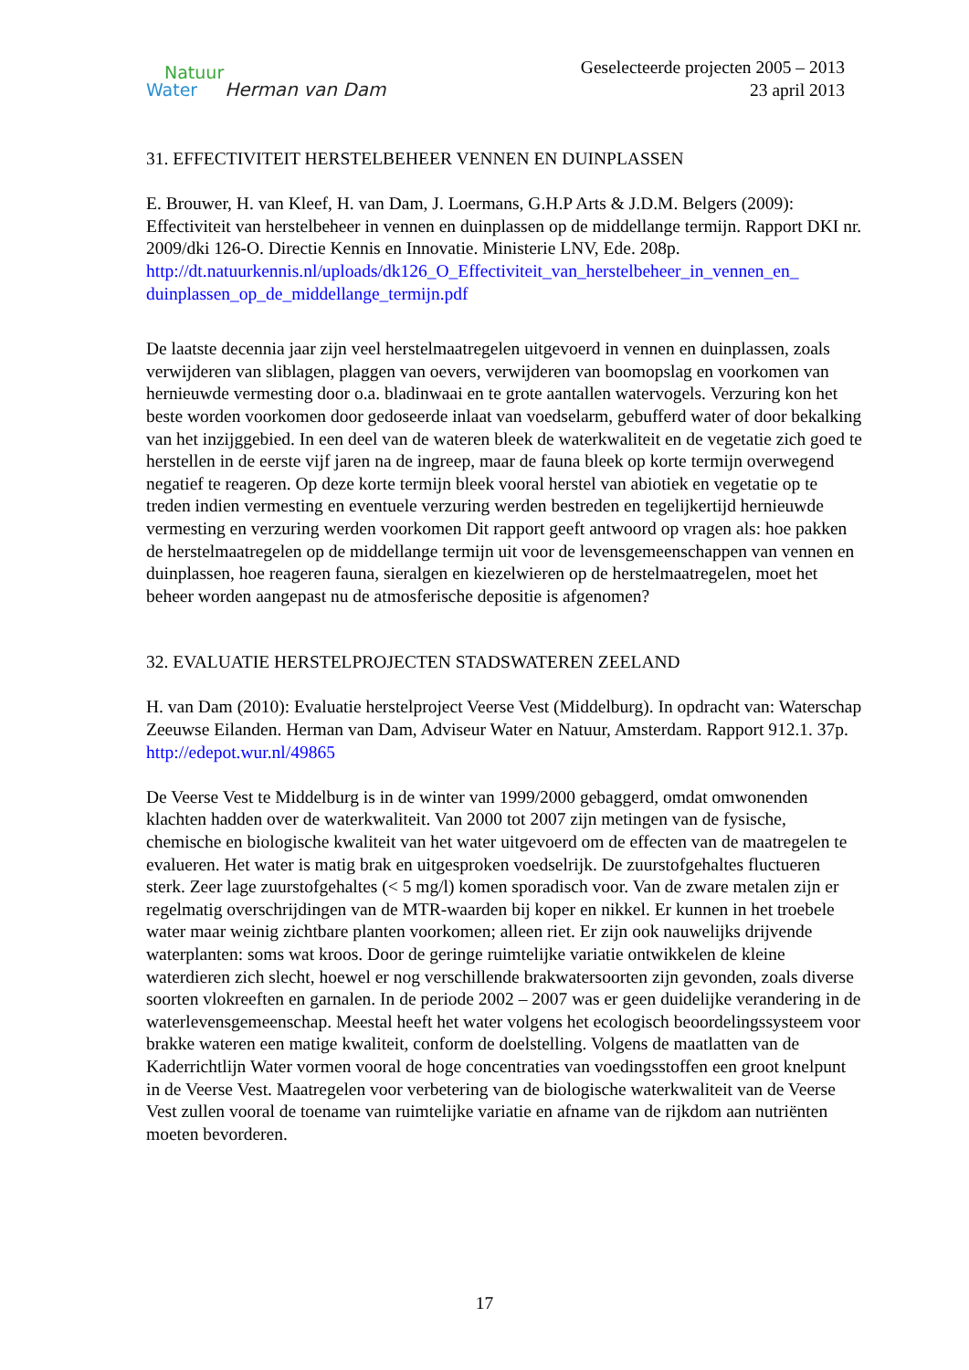Natuur
Water Herman van Dam
Geselecteerde projecten 2005 – 2013
23 april 2013
31. EFFECTIVITEIT HERSTELBEHEER VENNEN EN DUINPLASSEN
E. Brouwer, H. van Kleef, H. van Dam, J. Loermans, G.H.P Arts & J.D.M. Belgers (2009): Effectiviteit van herstelbeheer in vennen en duinplassen op de middellange termijn. Rapport DKI nr. 2009/dki 126-O. Directie Kennis en Innovatie. Ministerie LNV, Ede. 208p. http://dt.natuurkennis.nl/uploads/dk126_O_Effectiviteit_van_herstelbeheer_in_vennen_en_ duinplassen_op_de_middellange_termijn.pdf
De laatste decennia jaar zijn veel herstelmaatregelen uitgevoerd in vennen en duinplassen, zoals verwijderen van sliblagen, plaggen van oevers, verwijderen van boomopslag en voorkomen van hernieuwde vermesting door o.a. bladinwaai en te grote aantallen watervogels. Verzuring kon het beste worden voorkomen door gedoseerde inlaat van voedselarm, gebufferd water of door bekalking van het inzijggebied. In een deel van de wateren bleek de waterkwaliteit en de vegetatie zich goed te herstellen in de eerste vijf jaren na de ingreep, maar de fauna bleek op korte termijn overwegend negatief te reageren. Op deze korte termijn bleek vooral herstel van abiotiek en vegetatie op te treden indien vermesting en eventuele verzuring werden bestreden en tegelijkertijd hernieuwde vermesting en verzuring werden voorkomen Dit rapport geeft antwoord op vragen als: hoe pakken de herstelmaatregelen op de middellange termijn uit voor de levensgemeenschappen van vennen en duinplassen, hoe reageren fauna, sieralgen en kiezelwieren op de herstelmaatregelen, moet het beheer worden aangepast nu de atmosferische depositie is afgenomen?
32. EVALUATIE HERSTELPROJECTEN STADSWATEREN ZEELAND
H. van Dam (2010): Evaluatie herstelproject Veerse Vest (Middelburg). In opdracht van: Waterschap Zeeuwse Eilanden. Herman van Dam, Adviseur Water en Natuur, Amsterdam. Rapport 912.1. 37p. http://edepot.wur.nl/49865
De Veerse Vest te Middelburg is in de winter van 1999/2000 gebaggerd, omdat omwonenden klachten hadden over de waterkwaliteit. Van 2000 tot 2007 zijn metingen van de fysische, chemische en biologische kwaliteit van het water uitgevoerd om de effecten van de maatregelen te evalueren. Het water is matig brak en uitgesproken voedselrijk. De zuurstofgehaltes fluctueren sterk. Zeer lage zuurstofgehaltes (< 5 mg/l) komen sporadisch voor. Van de zware metalen zijn er regelmatig overschrijdingen van de MTR-waarden bij koper en nikkel. Er kunnen in het troebele water maar weinig zichtbare planten voorkomen; alleen riet. Er zijn ook nauwelijks drijvende waterplanten: soms wat kroos. Door de geringe ruimtelijke variatie ontwikkelen de kleine waterdieren zich slecht, hoewel er nog verschillende brakwatersoorten zijn gevonden, zoals diverse soorten vlokreeften en garnalen. In de periode 2002 – 2007 was er geen duidelijke verandering in de waterlevensgemeenschap. Meestal heeft het water volgens het ecologisch beoordelingssysteem voor brakke wateren een matige kwaliteit, conform de doelstelling. Volgens de maatlatten van de Kaderrichtlijn Water vormen vooral de hoge concentraties van voedingsstoffen een groot knelpunt in de Veerse Vest. Maatregelen voor verbetering van de biologische waterkwaliteit van de Veerse Vest zullen vooral de toename van ruimtelijke variatie en afname van de rijkdom aan nutriënten moeten bevorderen.
17